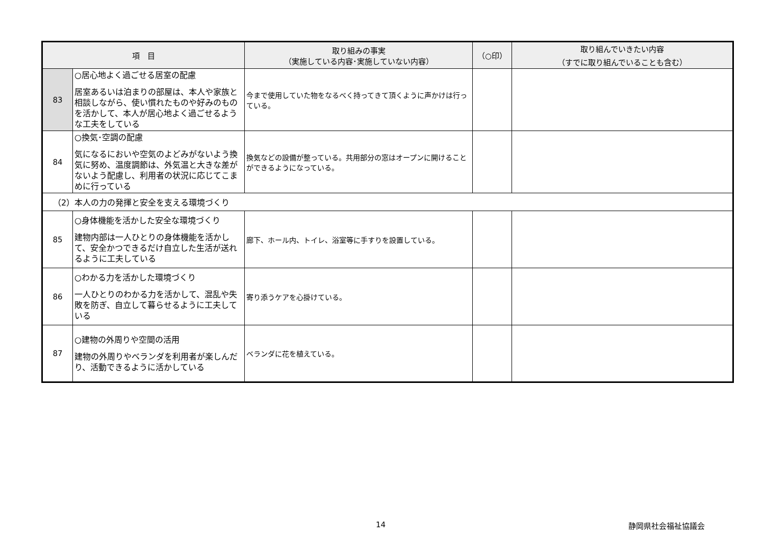| 項 目 | | 取り組みの事実 （実施している内容･実施していない内容） | （○印） | 取り組んでいきたい内容 （すでに取り組んでいることも含む） |
| --- | --- | --- | --- | --- |
| 83 | ○居心地よく過ごせる居室の配慮 居室あるいは泊まりの部屋は、本人や家族と相談しながら、使い慣れたものや好みのものを活かして、本人が居心地よく過ごせるような工夫をしている | 今まで使用していた物をなるべく持ってきて頂くように声かけは行っている。 | | |
| 84 | ○換気･空調の配慮 気になるにおいや空気のよどみがないよう換気に努め、温度調節は、外気温と大きな差がないよう配慮し、利用者の状況に応じてこまめに行っている | 換気などの設備が整っている。共用部分の窓はオープンに開けることができるようになっている。 | | |
| （2）本人の力の発揮と安全を支える環境づくり | | | | |
| 85 | ○身体機能を活かした安全な環境づくり 建物内部は一人ひとりの身体機能を活かして、安全かつできるだけ自立した生活が送れるように工夫している | 廊下、ホール内、トイレ、浴室等に手すりを設置している。 | | |
| 86 | ○わかる力を活かした環境づくり 一人ひとりのわかる力を活かして、混乱や失敗を防ぎ、自立して暮らせるように工夫している | 寄り添うケアを心掛けている。 | | |
| 87 | ○建物の外周りや空間の活用 建物の外周りやベランダを利用者が楽しんだり、活動できるように活かしている | ベランダに花を植えている。 | | |
14 静岡県社会福祉協議会